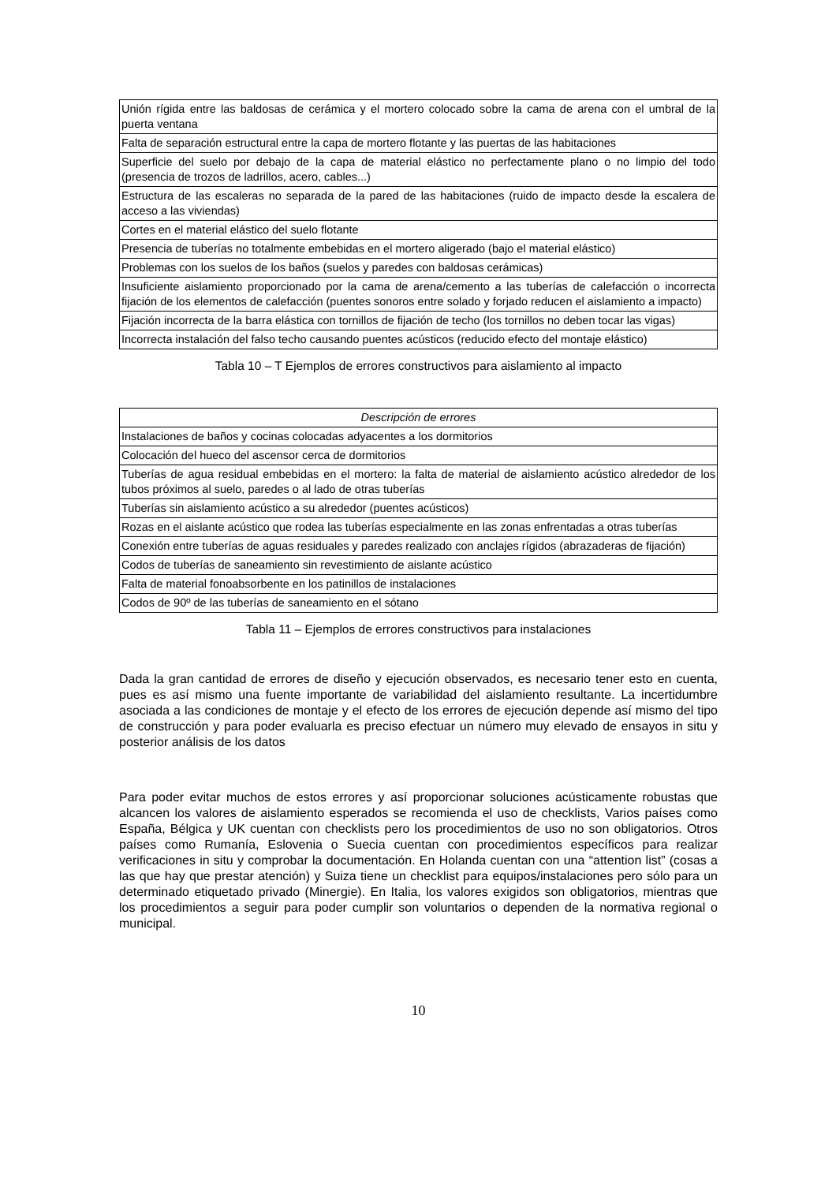| Unión rígida entre las baldosas de cerámica y el mortero colocado sobre la cama de arena con el umbral de la puerta ventana |
| Falta de separación estructural entre la capa de mortero flotante y las puertas de las habitaciones |
| Superficie del suelo por debajo de la capa de material elástico no perfectamente plano o no limpio del todo (presencia de trozos de ladrillos, acero, cables...) |
| Estructura de las escaleras no separada de la pared de las habitaciones (ruido de impacto desde la escalera de acceso a las viviendas) |
| Cortes en el material elástico del suelo flotante |
| Presencia de tuberías no totalmente embebidas en el mortero aligerado (bajo el material elástico) |
| Problemas con los suelos de los baños (suelos y paredes con baldosas cerámicas) |
| Insuficiente aislamiento proporcionado por la cama de arena/cemento a las tuberías de calefacción o incorrecta fijación de los elementos de calefacción (puentes sonoros entre solado y forjado reducen el aislamiento a impacto) |
| Fijación incorrecta de la barra elástica con tornillos de fijación de techo (los tornillos no deben tocar las vigas) |
| Incorrecta instalación del falso techo causando puentes acústicos (reducido efecto del montaje elástico) |
Tabla 10 – T Ejemplos de errores constructivos para aislamiento al impacto
| Descripción de errores |
| --- |
| Instalaciones de baños y cocinas colocadas adyacentes a los dormitorios |
| Colocación del hueco del ascensor cerca de dormitorios |
| Tuberías de agua residual embebidas en el mortero: la falta de material de aislamiento acústico alrededor de los tubos próximos al suelo, paredes o al lado de otras tuberías |
| Tuberías sin aislamiento acústico a su alrededor (puentes acústicos) |
| Rozas en el aislante acústico que rodea las tuberías especialmente en las zonas enfrentadas a otras tuberías |
| Conexión entre tuberías de aguas residuales y paredes realizado con anclajes rígidos (abrazaderas de fijación) |
| Codos de tuberías de saneamiento sin revestimiento de aislante acústico |
| Falta de material fonoabsorbente en los patinillos de instalaciones |
| Codos de 90º de las tuberías de saneamiento en el sótano |
Tabla 11 – Ejemplos de errores constructivos para instalaciones
Dada la gran cantidad de errores de diseño y ejecución observados, es necesario tener esto en cuenta, pues es así mismo una fuente importante de variabilidad del aislamiento resultante. La incertidumbre asociada a las condiciones de montaje y el efecto de los errores de ejecución depende así mismo del tipo de construcción y para poder evaluarla es preciso efectuar un número muy elevado de ensayos in situ y posterior análisis de los datos
Para poder evitar muchos de estos errores y así proporcionar soluciones acústicamente robustas que alcancen los valores de aislamiento esperados se recomienda el uso de checklists, Varios países como España, Bélgica y UK cuentan con checklists pero los procedimientos de uso no son obligatorios. Otros países como Rumanía, Eslovenia o Suecia cuentan con procedimientos específicos para realizar verificaciones in situ y comprobar la documentación. En Holanda cuentan con una “attention list” (cosas a las que hay que prestar atención) y Suiza tiene un checklist para equipos/instalaciones pero sólo para un determinado etiquetado privado (Minergie). En Italia, los valores exigidos son obligatorios, mientras que los procedimientos a seguir para poder cumplir son voluntarios o dependen de la normativa regional o municipal.
10